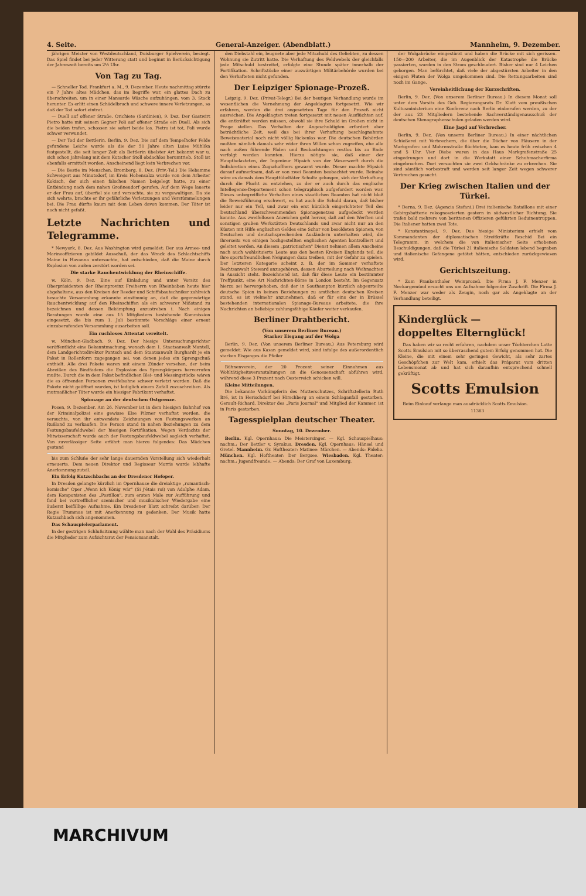4. Seite. General-Anzeiger. (Abendblatt.) Mannheim, 9. Dezember.
jährigen Meister von Westdeutschland, Duisburger Spielverein, besiegt. Das Spiel findet bei jeder Witterung statt und beginnt in Berücksichtigung der Jahreszeit bereits um 2½ Uhr.
Von Tag zu Tag.
— Schneller Tod. Frankfurt a. M., 9. Dezember. Heute nachmittag stürzte ein 7 Jahre altes Mädchen, das im Begriffe war, ein glattes Dach zu überschreiten, um in einer Mansarde Wäsche aufzuhängen, vom 3. Stock herunter. Es erlitt einen Schädelbruch und schwere innere Verletzungen, so daß der Tod sofort eintrat.
— Duell auf offener Straße. Orichiete (Sardinien), 9. Dez. Der Gastwirt Pietro hatte mit seinem Gegner Poli auf offener Straße ein Duell. Als sich die beiden trafen, schossen sie sofort beide los. Pietro ist tot, Poli wurde schwer verwundet.
— Der Tod der Bettlerin. Berlin, 9. Dez. Die auf dem Tempelhofer Felde gefundene Leiche wurde als die der 51 Jahre alten Luise Mühlika festgestellt, die seit langer Zeit als Bettlerin übelster Art bekannt war u. sich schon jahrelang mit dem Kutscher Stoll obdachlos herumtrieb. Stoll ist ebenfalls ermittelt worden. Anscheinend liegt kein Verbrechen vor.
— Die Bestie im Menschen. Bromberg, 8. Dez. (Priv.-Tel.) Die Hebamme Schweigert aus Minutsdorf, im Kreis Hohensalza wurde von dem Arbeiter Kokisch, der sich einen falschen Namen beigelegt hatte, zu einer Entbindung nach dem nahen Großneudorf gerufen. Auf dem Wege lauerte er der Frau auf, überfiel sie und versuchte, sie zu vergewaltigen. Da sie sich wehrte, brachte er ihr gefährliche Verletzungen und Verstümmelungen bei. Die Frau dürfte kaum mit dem Leben davon kommen. Der Täter ist noch nicht gefaßt.
Letzte Nachrichten und Telegramme.
* Newyork, 8. Dez. Aus Washington wird gemeldet: Der aus Armee- und Marineoffizieren gebildet Ausschuß, der das Wrack des Schlachtschiffs Maine in Havanna untersuchte, hat entschieden, daß die Maine durch Explosion von außen zerstört worden sei.
Die starke Rauchentwicklung der Rheinschiffe.
w. Köln, 9. Dez. Eine auf Einladung und unter Vorsitz des Oberpräsidenten der Rheinprovinz Freiherrn von Rheinbaben heute hier abgehaltene, aus den Kreisen der Reeder und Schiffsbautechniker zahlreich besuchte Versammlung erkannte einstimmig an, daß die gegenwärtige Rauchentwicklung auf den Rheinschiffen als ein schwerer Mißstand zu bezeichnen und dessen Bekämpfung anzustreben i. Nach einigen Beratungen wurde eine aus 15 Mitgliedern bestehende Kommission eingesetzt, die bis zum 1. Juli bestimmte Vorschläge einer erneut einzuberufenden Versammlung ausarbeiten soll.
Ein ruchloses Attentat vereitelt.
w. München-Gladbach, 9. Dez. Der hiesige Untersuchungsrichter veröffentlicht eine Bekanntmachung, wonach dem 1. Staatsanwalt Mantell, dem Landgerichtsdirektor Pantsch und dem Staatsanwalt Burghardt je ein Paket in Rollenform zugegangen sei, von denen jedes ein Sprengschuß enthielt. Alle drei Pakete waren mit einem Zünder versehen, der beim Abreißen des Bindfadens die Explosion des Sprengkörpers hervorrufen mußte. Durch die in dem Paket befindlichen Blei- und Messingstücke wären die es öffnenden Personen zweifelsohne schwer verletzt worden. Daß die Pakete nicht geöffnet wurden, ist lediglich einem Zufall zuzuschreiben. Als mutmaßlicher Täter wurde ein hiesiger Fabrikant verhaftet.
Spionage an der deutschen Ostgrenze.
Posen, 9. Dezember. Am 26. November ist in dem hiesigen Bahnhof von der Kriminalpolizei eine gewisse Else Pilzner verhaftet worden, die versuchte, von ihr entwendete Zeichnungen von Festungswerken an Rußland zu verkaufen. Die Person stand in nahen Beziehungen zu dem Festungsbaufeldwebel der hiesigen Fortifikation. Wegen Verdachts der Mitwisserschaft wurde auch der Festungsbaufeldwebel sogleich verhaftet. Von zuverlässiger Seite erfährt man hierzu folgendes: Das Mädchen gestand
bis zum Schluße der sehr lange dauernden Vorstellung sich wiederholt erneuerte. Dem neuen Direktor und Regisseur Morris wurde lebhafte Anerkennung zuteil.
Ein Erfolg Kutzschbachs an der Dresdener Hofoper.
In Dresden gelangte kürzlich im Opernhause die dreiaktige „romantisch-komische" Oper „Wenn ich König wär" (Si j'étais roi) von Adolphe Adam, dem Komponisten des „Postillon", zum ersten Male zur Aufführung und fand bei vortrefflicher szenischer und musikalischer Wiedergabe eine äußerst beifällige Aufnahme. Ein Dresdener Blatt schreibt darüber: Der Regie Trummas ist mit Anerkennung zu gedenken. Der Musik hatte Kutzschbach sich angenommen.
Das Schauspielerparlament.
In der gestrigen Schlußsitzung wählte man nach der Wahl des Präsidiums die Mitglieder zum Aufsichtsrat der Pensionsanstalt.
den Diebstahl ein, leugnete aber jede Mitschuld des Geliebten, zu dessen Wohnung sie Zutritt hatte. Die Verhaftung des Feldwebels der gleichfalls jede Mitschuld bestreitet, erfolgte eine Stunde später innerhalb der Fortifikation. Schriftstücke einer auswärtigen Militärbehörde wurden bei den Verhafteten nicht gefunden.
Der Leipziger Spionage-Prozeß.
Leipzig, 9. Dez. (Privat-Telegr.) Bei der heutigen Verhandlung wurde im wesentlichen die Vernehmung der Angeklagten fortgesetzt. Wie wir erfahren, werden die drei angesetzten Tage für den Prozeß nicht ausreichen. Die Angeklagten treten fortgesetzt mit neuen Ausflüchten auf, die entkräftet werden müssen, obwohl sie ihre Schuld im Großen nicht in Frage stellen. Das Verhalten der Angeschuldigten erfordert aber beträchtliche Zeit, weil das bei ihrer Verhaftung beschlagnahmte Beweismaterial noch nicht völlig lückenlos war. Die deutschen Behörden mußten nämlich damals sehr wider ihren Willen schon zugreifen, ehe alle nach außen führende Fäden und Beobachtungen restlos bis zu Ende verfolgt werden konnten. Hierzu nötigte sie, daß einer der Hauptbelasteten, der Ingenieur Hipsich von der Weserwerft durch die Indiskretion eines Zugschaffners gewarnt wurde. Dieser machte Hipsich darauf aufmerksam, daß er von zwei Beamten beobachtet wurde. Beinahe wäre es damals dem Haupttübeltäter Schultz gelungen, sich der Verhaftung durch die Flucht zu entziehen, zu der er auch durch das englische Intellegence-Departement schon telegraphisch aufgefordert worden war. Dieses unbegreifliche Verhalten eines staatlichen Beamten hat nicht bloß die Beweisführung erschwert, es hat auch die Schuld daran, daß bisher leider nur ein Teil, und zwar ein erst kürzlich eingerichteter Teil des Deutschland überschwemmenden Spionagenetzes aufgedeckt werden konnte. Aus zweifellosen Anzeichen geht hervor, daß auf den Werften und sonstigen großen Werkstätten Deutschlands und zwar nicht nur an den Küsten mit Hilfe englischen Geldes eine Schar von besoldeten Spionen, von Deutschen und deutschsprechenden Ausländern unterhalten wird, die ihrerseits von einigen hochgestellten englischen Agenten kontrolliert und geleitet werden. An diesem „patriotischen" Dienst nehmen allem Anscheine nach auch wohlsituierte Leute aus den besten Kreisen Englands teil, die ihre sportsfreundlichen Neigungen dazu treiben, mit der Gefahr zu spielen. Der letzteren Kategorie scheint z. B. der im Sommer verhaftete Rechtsanwalt Steward anzugehören, dessen Aburteilung nach Weihnachten in Aussicht steht. Bezeichnend ist, daß für diese Leute ein bestimmter Treffpunkt, eine Art Nachrichten-Börse in London besteht. Im Gegensatz hierzu sei hervorgehoben, daß der in Southampton kürzlich abgeurteilte deutsche Spion in keinen Beziehungen zu amtlichen deutschen Kreisen stand, es ist vielmehr anzunehmen, daß er für eins der in Brüssel bestehenden internationalen Spionage-Bureaus arbeitete, die ihre Nachrichten an beliebige zahlungsfähige Käufer weiter verkaufen.
Berliner Drahtbericht.
(Von unserem Berliner Bureau.)
Starker Eisgang auf der Wolga
Berlin, 9. Dez. (Von unserem Berliner Bureau.) Aus Petersburg wird gemeldet: Wie aus Kasan gemeldet wird, sind infolge des außerordentlich starken Eisganges die Pfeiler
Bühnenverein, der 20 Prozent seiner Einnahmen aus Wohltätigkeitsveranstaltungen an die Genossenschaft abführen wird, während diese 3 Prozent nach Oesterreich schicken will.
Kleine Mitteilungen.
Die bekannte Vorkämpferin des Mutterschutzes, Schriftstellerin Ruth Bré, ist in Herischdorf bei Hirschberg an einem Schlaganfall gestorben. Gerault-Richard, Direktor des „Paris Journal" und Mitglied der Kammer, ist in Paris gestorben.
Tagesspielplan deutscher Theater.
Sonntag, 10. Dezember.
Berlin. Kgl. Opernhaus: Die Meistersinger. — Kgl. Schauspielhaus: nachm.: Der Bettler v. Syrakus. Dresden. Kgl. Opernhaus: Hänsel und Gretel. Mannheim. Gr. Hoftheater: Matinee: Märchen. — Abends: Fidelio. München. Kgl. Hoftheater: Der Bergsee. Wiesbaden. Kgl. Theater: nachm.: Jugendfreunde. — Abends: Der Graf von Luxemburg.
der Wolgabrücke eingestürzt und haben die Brücke mit sich gerissen. 150—200 Arbeiter, die im Augenblick der Katastrophe die Brücke passierten, wurden in den Strom geschleudert. Bisher sind nur 4 Leichen geborgen. Man befürchtet, daß viele der abgestürzten Arbeiter in den eisigen Fluten der Wolga umgekommen sind. Die Rettungsarbeiten sind noch im Gange.
Vereinheitlichung der Kurzschriften.
Berlin, 9. Dez. (Von unserem Berliner Bureau.) In diesem Monat soll unter dem Vorsitz des Geh. Regierungsrats Dr. Klatt vom preußischen Kultusministerium eine Konferenz nach Berlin einberufen werden, zu der der aus 23 Mitgliedern bestehende Sachverständigenausschuß der deutschen Stenographenschulen geladen werden wird.
Eine Jagd auf Verbrecher.
Berlin, 9. Dez. (Von unserm Berliner Bureau.) In einer nächtlichen Schießerei mit Verbrechern, die über die Dächer von Häusern in der Markgrafen- und Mohrenstraße flüchteten, kam es heute früh zwischen 4 und 5 Uhr. Vier Diebe waren in das Haus Markgrafenstraße 25 eingedrungen und dort in die Werkstatt einer Schuhmacherfirma eingebrochen. Dort versuchten sie zwei Geldschränke zu erbrechen. Sie sind sämtlich vorbestraft und werden seit langer Zeit wegen schwerer Verbrechen gesucht.
Der Krieg zwischen Italien und der Türkei.
* Derna, 9. Dez. (Agencia Stefani.) Drei italienische Bataillone mit einer Gebirgsbatterie rekognoszierten gestern in südwestlicher Richtung. Sie trafen bald mehrere von berittenen Offizieren geführten Beduinentruppen. Die Italiener hatten zwei Tote.
* Konstantinopel, 9. Dez. Das hiesige Ministerium erhielt vom Kommandanten der diplomatischen Streitkräfte Reschid Bei ein Telegramm, in welchem die von italienischer Seite erhobenen Beschuldigungen, daß die Türkei 21 italienische Soldaten lebend begraben und italienische Gefangene getötet hätten, entschieden zurückgewiesen wird.
Gerichtszeitung.
* Zum Frankenthaler Weinprozeß. Die Firma J. F. Menzer in Neckargemünd ersucht uns um Aufnahme folgender Zuschrift. Die Firma J. F. Menzer war weder als Zeugin, noch gar als Angeklagte an der Verhandlung beteiligt.
Kinderglück —
doppeltes Elternglück!
Das haben wir so recht erfahren, nachdem unser Töchterchen Lotte Scotts Emulsion mit so überraschend gutem Erfolg genommen hat. Die Kleine, die mit einem sehr geringen Gewicht, als sehr zartes Geschöpfchen zur Welt kam, erhielt das Präparat vom dritten Lebensmonat ab und hat sich daraufhin entsprechend schnell gekräftigt.
Scotts Emulsion
Beim Einkauf verlange man ausdrücklich Scotts Emulsion.
11363
MARCHIVUM